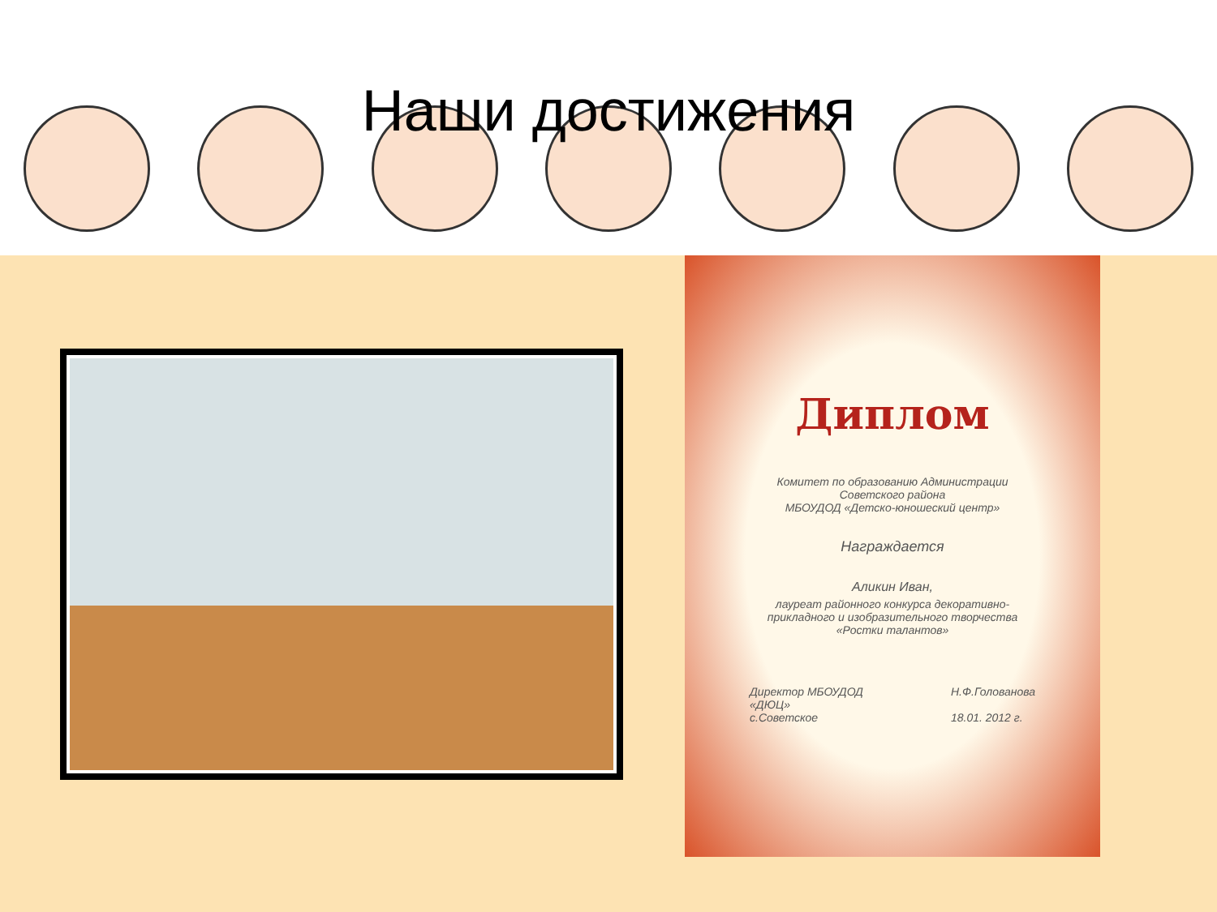Наши достижения
Диплом
Комитет по образованию Администрации
Советского района
МБОУДОД «Детско-юношеский центр»
Награждается
Аликин Иван,
лауреат районного конкурса декоративно-
прикладного и изобразительного творчества
«Ростки талантов»
Директор МБОУДОД
«ДЮЦ»
с.Советское Н.Ф.Голованова
18.01. 2012 г.